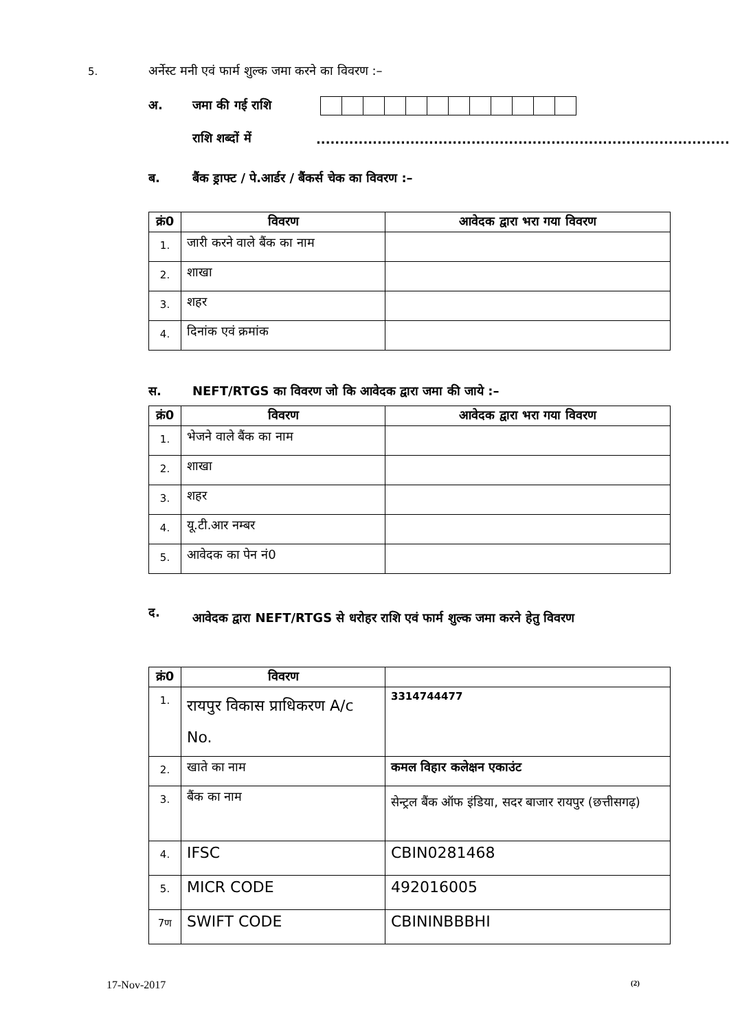5. अर्नेस्ट मनी एवं फार्म शुल्क जमा करने का विवरण :–
अ. जमा की गई राशि
राशि शब्दों में........................................................................................
ब. बैंक ड्राफ्ट / पे.आर्डर / बैंकर्स चेक का विवरण :–
| क्रं0 | विवरण | आवेदक द्वारा भरा गया विवरण |
| --- | --- | --- |
| 1. | जारी करने वाले बैंक का नाम | |
| 2. | शाखा | |
| 3. | शहर | |
| 4. | दिनांक एवं क्रमांक | |
स. NEFT/RTGS का विवरण जो कि आवेदक द्वारा जमा की जाये :–
| क्रं0 | विवरण | आवेदक द्वारा भरा गया विवरण |
| --- | --- | --- |
| 1. | भेजने वाले बैंक का नाम | |
| 2. | शाखा | |
| 3. | शहर | |
| 4. | यू.टी.आर नम्बर | |
| 5. | आवेदक का पेन नं0 | |
द. आवेदक द्वारा NEFT/RTGS से धरोहर राशि एवं फार्म शुल्क जमा करने हेतु विवरण
| क्रं0 | विवरण | |
| --- | --- | --- |
| 1. | रायपुर विकास प्राधिकरण A/c No. | 3314744477 |
| 2. | खाते का नाम | कमल विहार कलेक्षन एकाउंट |
| 3. | बैंक का नाम | सेन्ट्रल बैंक ऑफ इंडिया, सदर बाजार रायपुर (छत्तीसगढ़) |
| 4. | IFSC | CBIN0281468 |
| 5. | MICR CODE | 492016005 |
| 7ण | SWIFT CODE | CBININBBBHI |
17-Nov-2017 (2)